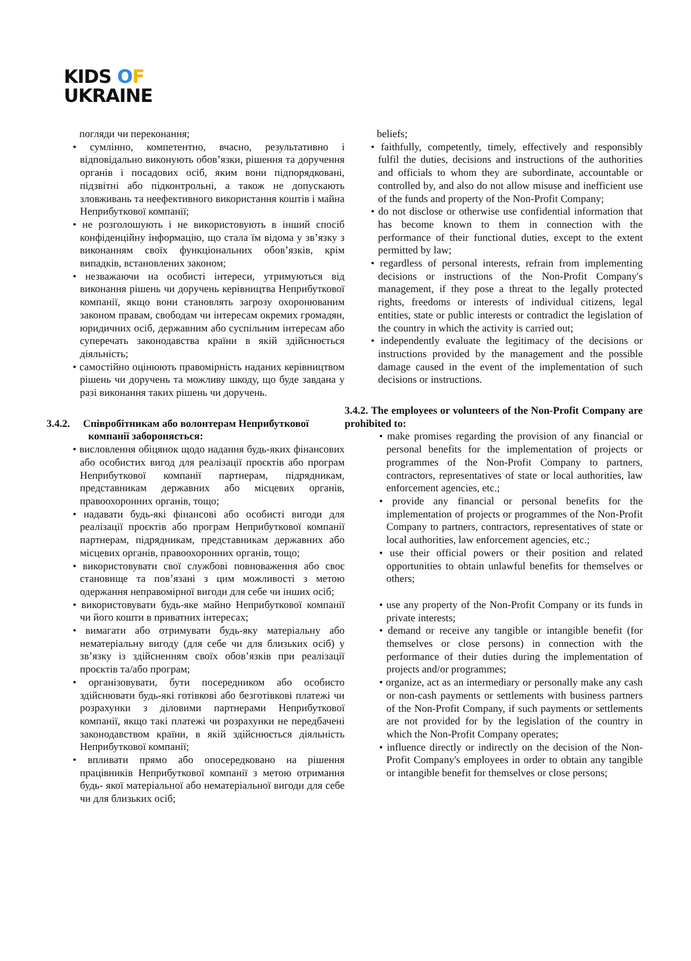KIDS OF
UKRAINE
погляди чи переконання;
• сумлінно, компетентно, вчасно, результативно і відповідально виконують обов’язки, рішення та доручення органів і посадових осіб, яким вони підпорядковані, підзвітні або підконтрольні, а також не допускають зловживань та неефективного використання коштів і майна Неприбуткової компанії;
• не розголошують і не використовують в інший спосіб конфіденційну інформацію, що стала їм відома у зв’язку з виконанням своїх функціональних обов’язків, крім випадків, встановлених законом;
• незважаючи на особисті інтереси, утримуються від виконання рішень чи доручень керівництва Неприбуткової компанії, якщо вони становлять загрозу охоронюваним законом правам, свободам чи інтересам окремих громадян, юридичних осіб, державним або суспільним інтересам або суперечать законодавства країни в якій здійснюється діяльність;
• самостійно оцінюють правомірність наданих керівництвом рішень чи доручень та можливу шкоду, що буде завдана у разі виконання таких рішень чи доручень.
3.4.2. Співробітникам або волонтерам Неприбуткової
компанії забороняється:
• висловлення обіцянок щодо надання будь-яких фінансових або особистих вигод для реалізації проєктів або програм Неприбуткової компанії партнерам, підрядникам, представникам державних або місцевих органів, правоохоронних органів, тощо;
• надавати будь-які фінансові або особисті вигоди для реалізації проєктів або програм Неприбуткової компанії партнерам, підрядникам, представникам державних або місцевих органів, правоохоронних органів, тощо;
• використовувати свої службові повноваження або своє становище та пов’язані з цим можливості з метою одержання неправомірної вигоди для себе чи інших осіб;
• використовувати будь-яке майно Неприбуткової компанії чи його кошти в приватних інтересах;
• вимагати або отримувати будь-яку матеріальну або нематеріальну вигоду (для себе чи для близьких осіб) у зв’язку із здійсненням своїх обов’язків при реалізації проєктів та/або програм;
• організовувати, бути посередником або особисто здійснювати будь-які готівкові або безготівкові платежі чи розрахунки з діловими партнерами Неприбуткової компанії, якщо такі платежі чи розрахунки не передбачені законодавством країни, в якій здійснюється діяльність Неприбуткової компанії;
• впливати прямо або опосередковано на рішення працівників Неприбуткової компанії з метою отримання будь- якої матеріальної або нематеріальної вигоди для себе чи для близьких осіб;
beliefs;
• faithfully, competently, timely, effectively and responsibly fulfil the duties, decisions and instructions of the authorities and officials to whom they are subordinate, accountable or controlled by, and also do not allow misuse and inefficient use of the funds and property of the Non-Profit Company;
• do not disclose or otherwise use confidential information that has become known to them in connection with the performance of their functional duties, except to the extent permitted by law;
• regardless of personal interests, refrain from implementing decisions or instructions of the Non-Profit Company's management, if they pose a threat to the legally protected rights, freedoms or interests of individual citizens, legal entities, state or public interests or contradict the legislation of the country in which the activity is carried out;
• independently evaluate the legitimacy of the decisions or instructions provided by the management and the possible damage caused in the event of the implementation of such decisions or instructions.
3.4.2. The employees or volunteers of the Non-Profit Company are prohibited to:
• make promises regarding the provision of any financial or personal benefits for the implementation of projects or programmes of the Non-Profit Company to partners, contractors, representatives of state or local authorities, law enforcement agencies, etc.;
• provide any financial or personal benefits for the implementation of projects or programmes of the Non-Profit Company to partners, contractors, representatives of state or local authorities, law enforcement agencies, etc.;
• use their official powers or their position and related opportunities to obtain unlawful benefits for themselves or others;
• use any property of the Non-Profit Company or its funds in private interests;
• demand or receive any tangible or intangible benefit (for themselves or close persons) in connection with the performance of their duties during the implementation of projects and/or programmes;
• organize, act as an intermediary or personally make any cash or non-cash payments or settlements with business partners of the Non-Profit Company, if such payments or settlements are not provided for by the legislation of the country in which the Non-Profit Company operates;
• influence directly or indirectly on the decision of the Non-Profit Company's employees in order to obtain any tangible or intangible benefit for themselves or close persons;